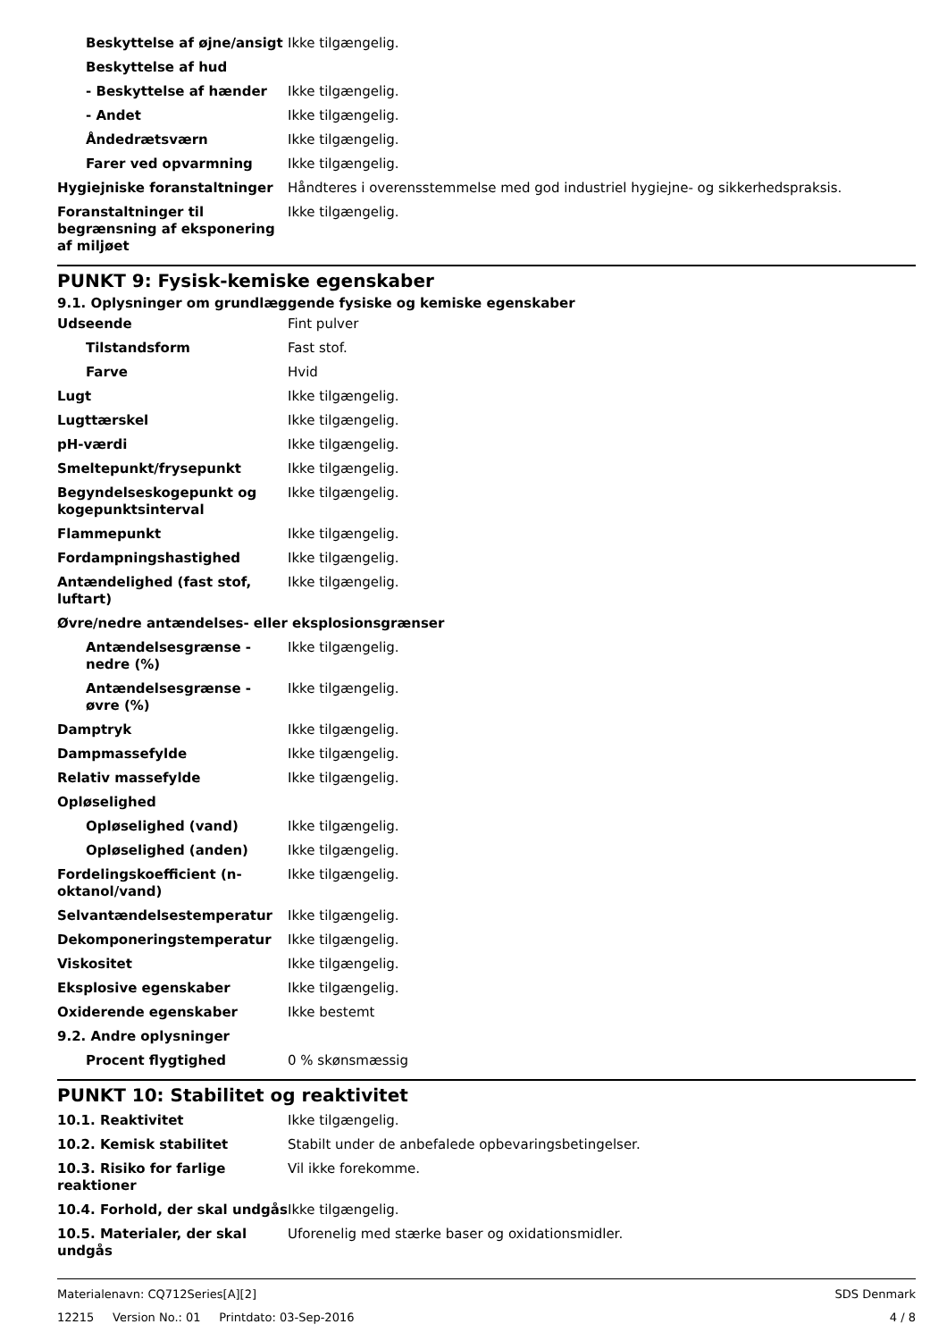| Beskyttelse af øjne/ansigt | Ikke tilgængelig. |
| Beskyttelse af hud | |
| - Beskyttelse af hænder | Ikke tilgængelig. |
| - Andet | Ikke tilgængelig. |
| Åndedrætsværn | Ikke tilgængelig. |
| Farer ved opvarmning | Ikke tilgængelig. |
| Hygiejniske foranstaltninger | Håndteres i overensstemmelse med god industriel hygiejne- og sikkerhedspraksis. |
| Foranstaltninger til begrænsning af eksponering af miljøet | Ikke tilgængelig. |
PUNKT 9: Fysisk-kemiske egenskaber
9.1. Oplysninger om grundlæggende fysiske og kemiske egenskaber
| Udseende | Fint pulver |
| Tilstandsform | Fast stof. |
| Farve | Hvid |
| Lugt | Ikke tilgængelig. |
| Lugttærskel | Ikke tilgængelig. |
| pH-værdi | Ikke tilgængelig. |
| Smeltepunkt/frysepunkt | Ikke tilgængelig. |
| Begyndelseskogepunkt og kogepunktsinterval | Ikke tilgængelig. |
| Flammepunkt | Ikke tilgængelig. |
| Fordampningshastighed | Ikke tilgængelig. |
| Antændelighed (fast stof, luftart) | Ikke tilgængelig. |
| Øvre/nedre antændelses- eller eksplosionsgrænser | |
| Antændelsesgrænse - nedre (%) | Ikke tilgængelig. |
| Antændelsesgrænse - øvre (%) | Ikke tilgængelig. |
| Damptryk | Ikke tilgængelig. |
| Dampmassefylde | Ikke tilgængelig. |
| Relativ massefylde | Ikke tilgængelig. |
| Opløselighed | |
| Opløselighed (vand) | Ikke tilgængelig. |
| Opløselighed (anden) | Ikke tilgængelig. |
| Fordelingskoefficient (n-oktanol/vand) | Ikke tilgængelig. |
| Selvantændelsestemperatur | Ikke tilgængelig. |
| Dekomponeringstemperatur | Ikke tilgængelig. |
| Viskositet | Ikke tilgængelig. |
| Eksplosive egenskaber | Ikke tilgængelig. |
| Oxiderende egenskaber | Ikke bestemt |
| 9.2. Andre oplysninger | |
| Procent flygtighed | 0 % skønsmæssig |
PUNKT 10: Stabilitet og reaktivitet
| 10.1. Reaktivitet | Ikke tilgængelig. |
| 10.2. Kemisk stabilitet | Stabilt under de anbefalede opbevaringsbetingelser. |
| 10.3. Risiko for farlige reaktioner | Vil ikke forekomme. |
| 10.4. Forhold, der skal undgås | Ikke tilgængelig. |
| 10.5. Materialer, der skal undgås | Uforenelig med stærke baser og oxidationsmidler. |
Materialenavn: CQ712Series[A][2]
12215 Version No.: 01 Printdato: 03-Sep-2016
SDS Denmark
4 / 8